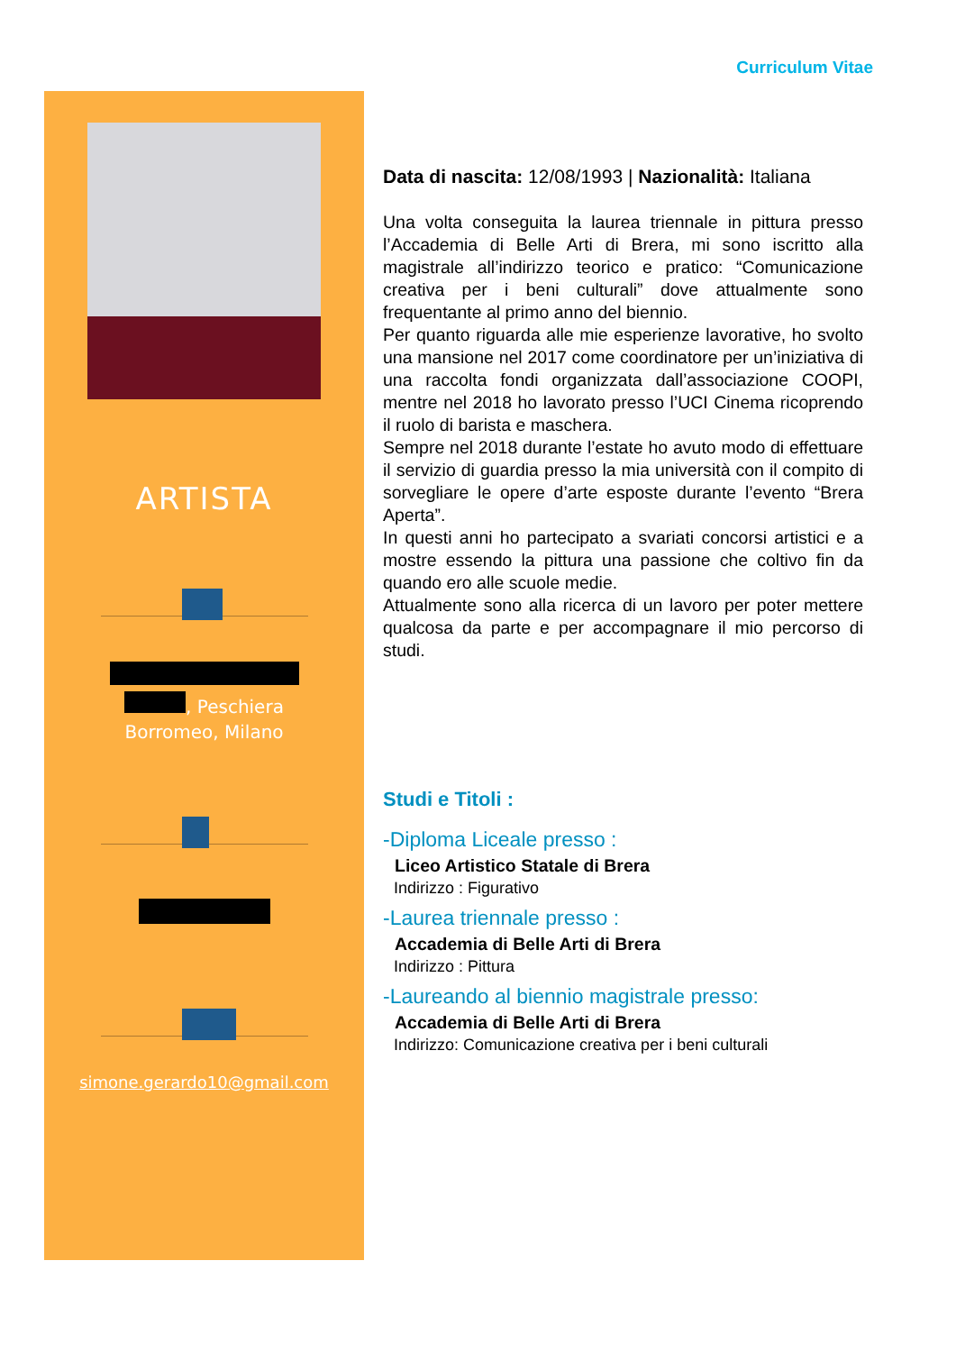Curriculum Vitae
ARTISTA
, Peschiera
Borromeo, Milano
simone.gerardo10@gmail.com
Data di nascita: 12/08/1993 | Nazionalità: Italiana
Una volta conseguita la laurea triennale in pittura presso l’Accademia di Belle Arti di Brera, mi sono iscritto alla magistrale all’indirizzo teorico e pratico: “Comunicazione creativa per i beni culturali” dove attualmente sono frequentante al primo anno del biennio.
Per quanto riguarda alle mie esperienze lavorative, ho svolto una mansione nel 2017 come coordinatore per un’iniziativa di una raccolta fondi organizzata dall’associazione COOPI, mentre nel 2018 ho lavorato presso l’UCI Cinema ricoprendo il ruolo di barista e maschera.
Sempre nel 2018 durante l’estate ho avuto modo di effettuare il servizio di guardia presso la mia università con il compito di sorvegliare le opere d’arte esposte durante l’evento “Brera Aperta”.
In questi anni ho partecipato a svariati concorsi artistici e a mostre essendo la pittura una passione che coltivo fin da quando ero alle scuole medie.
Attualmente sono alla ricerca di un lavoro per poter mettere qualcosa da parte e per accompagnare il mio percorso di studi.
Studi e Titoli :
-Diploma Liceale presso :
Liceo Artistico Statale di Brera
Indirizzo : Figurativo
-Laurea triennale presso :
Accademia di Belle Arti di Brera
Indirizzo : Pittura
-Laureando al biennio magistrale presso:
Accademia di Belle Arti di Brera
Indirizzo: Comunicazione creativa per i beni culturali